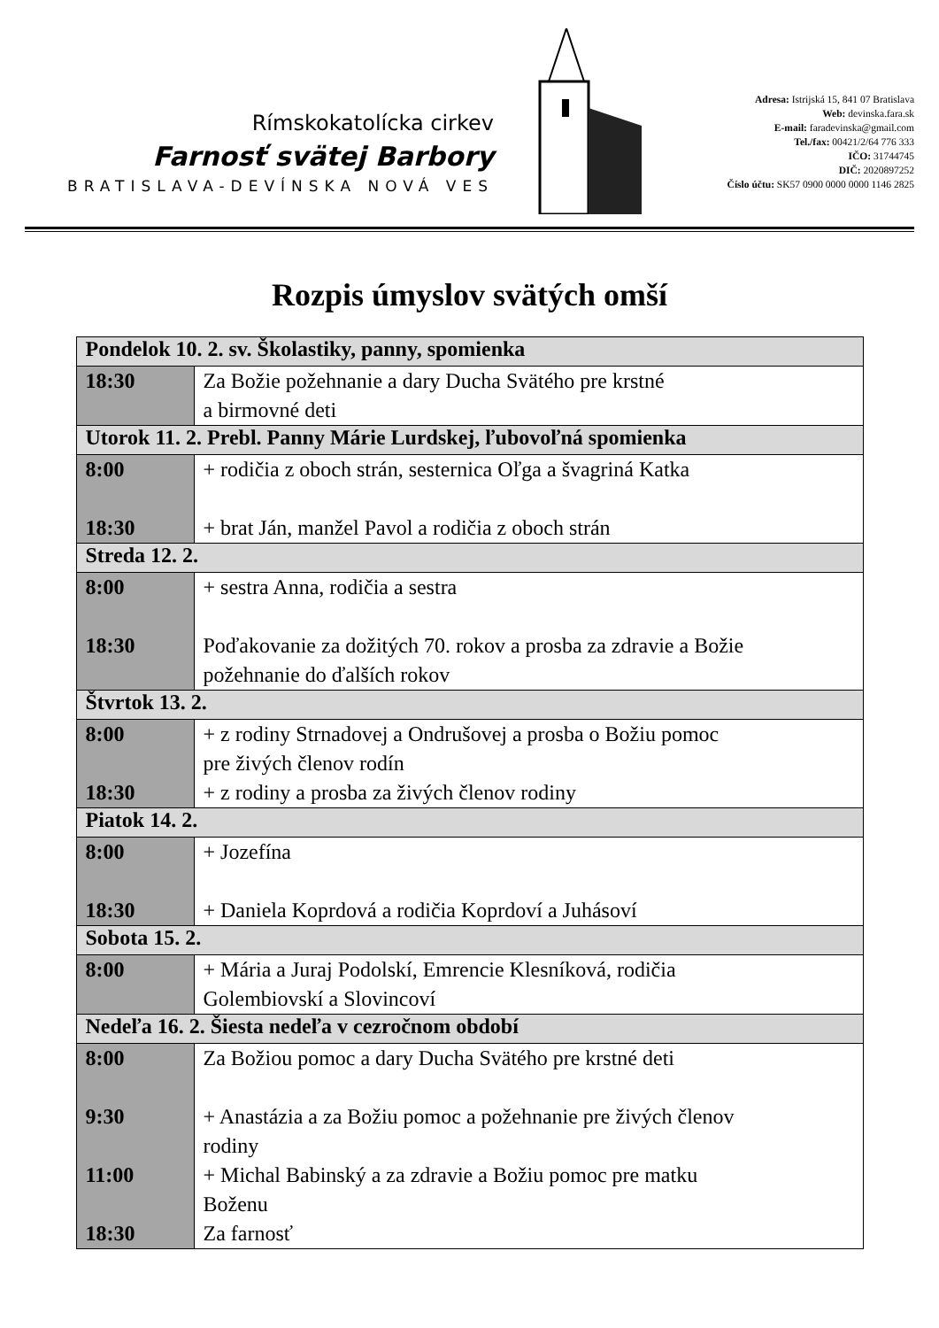Rímskokatolícka cirkev
Farnosť svätej Barbory
BRATISLAVA-DEVÍNSKA NOVÁ VES
Adresa: Istrijská 15, 841 07 Bratislava
Web: devinska.fara.sk
E-mail: faradevinska@gmail.com
Tel./fax: 00421/2/64 776 333
IČO: 31744745
DIČ: 2020897252
Číslo účtu: SK57 0900 0000 0000 1146 2825
Rozpis úmyslov svätých omší
| Pondelok 10. 2. sv. Školastiky, panny, spomienka | |
| --- | --- |
| 18:30 | Za Božie požehnanie a dary Ducha Svätého pre krstné a birmovné deti |
| Utorok 11. 2. Prebl. Panny Márie Lurdskej, ľubovoľná spomienka | |
| 8:00 18:30 | + rodičia z oboch strán, sesternica Oľga a švagriná Katka + brat Ján, manžel Pavol a rodičia z oboch strán |
| Streda 12. 2. | |
| 8:00 18:30 | + sestra Anna, rodičia a sestra Poďakovanie za dožitých 70. rokov a prosba za zdravie a Božie požehnanie do ďalších rokov |
| Štvrtok 13. 2. | |
| 8:00 18:30 | + z rodiny Strnadovej a Ondrušovej a prosba o Božiu pomoc pre živých členov rodín + z rodiny a prosba za živých členov rodiny |
| Piatok 14. 2. | |
| 8:00 18:30 | + Jozefína + Daniela Koprdová a rodičia Koprdoví a Juhásoví |
| Sobota 15. 2. | |
| 8:00 | + Mária a Juraj Podolskí, Emrencie Klesníková, rodičia Golembiovskí a Slovincoví |
| Nedeľa 16. 2. Šiesta nedeľa v cezročnom období | |
| 8:00 9:30 11:00 18:30 | Za Božiou pomoc a dary Ducha Svätého pre krstné deti + Anastázia a za Božiu pomoc a požehnanie pre živých členov rodiny + Michal Babinský a za zdravie a Božiu pomoc pre matku Boženu Za farnosť |